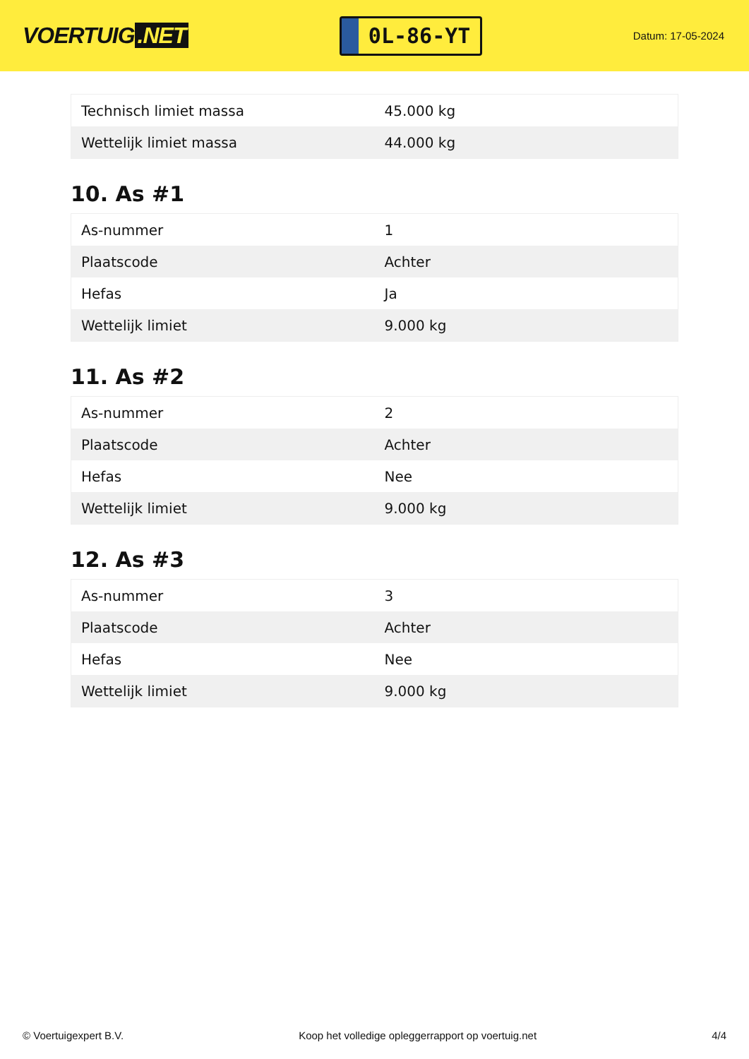VOERTUIG.NET
0L-86-YT
Datum: 17-05-2024
| Technisch limiet massa | 45.000 kg |
| Wettelijk limiet massa | 44.000 kg |
10. As #1
| As-nummer | 1 |
| Plaatscode | Achter |
| Hefas | Ja |
| Wettelijk limiet | 9.000 kg |
11. As #2
| As-nummer | 2 |
| Plaatscode | Achter |
| Hefas | Nee |
| Wettelijk limiet | 9.000 kg |
12. As #3
| As-nummer | 3 |
| Plaatscode | Achter |
| Hefas | Nee |
| Wettelijk limiet | 9.000 kg |
© Voertuigexpert B.V. Koop het volledige opleggerrapport op voertuig.net 4/4